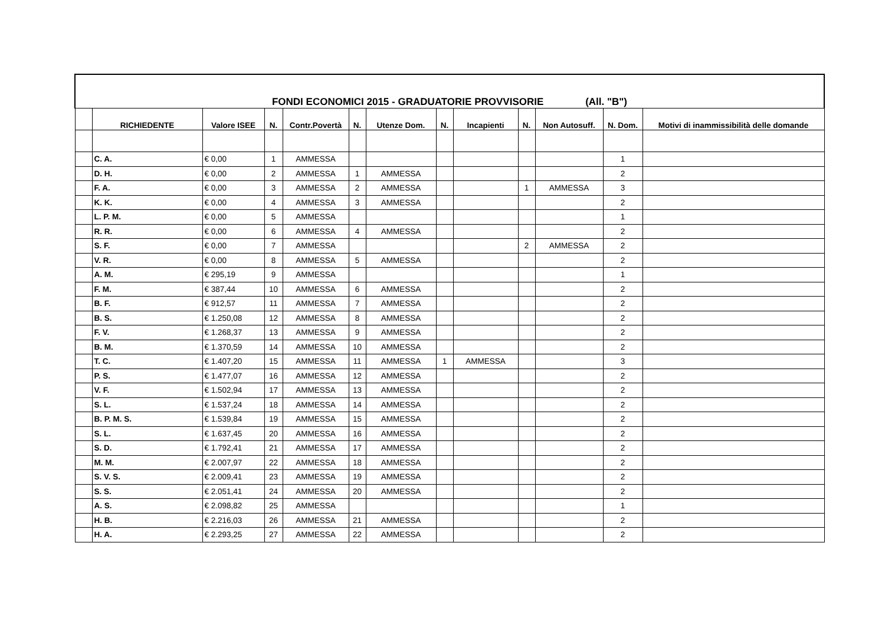| FONDI ECONOMICI 2015 - GRADUATORIE PROVVISORIE (All. "B") | | | | | | | | | | | | |
| | RICHIEDENTE | Valore ISEE | N. | Contr.Povertà | N. | Utenze Dom. | N. | Incapienti | N. | Non Autosuff. | N. Dom. | Motivi di inammissibilità delle domande |
| | C. A. | € 0,00 | 1 | AMMESSA | | | | | | | 1 | |
| | D. H. | € 0,00 | 2 | AMMESSA | 1 | AMMESSA | | | | | 2 | |
| | F. A. | € 0,00 | 3 | AMMESSA | 2 | AMMESSA | | | 1 | AMMESSA | 3 | |
| | K. K. | € 0,00 | 4 | AMMESSA | 3 | AMMESSA | | | | | 2 | |
| | L. P. M. | € 0,00 | 5 | AMMESSA | | | | | | | 1 | |
| | R. R. | € 0,00 | 6 | AMMESSA | 4 | AMMESSA | | | | | 2 | |
| | S. F. | € 0,00 | 7 | AMMESSA | | | | | 2 | AMMESSA | 2 | |
| | V. R. | € 0,00 | 8 | AMMESSA | 5 | AMMESSA | | | | | 2 | |
| | A. M. | € 295,19 | 9 | AMMESSA | | | | | | | 1 | |
| | F. M. | € 387,44 | 10 | AMMESSA | 6 | AMMESSA | | | | | 2 | |
| | B. F. | € 912,57 | 11 | AMMESSA | 7 | AMMESSA | | | | | 2 | |
| | B. S. | € 1.250,08 | 12 | AMMESSA | 8 | AMMESSA | | | | | 2 | |
| | F. V. | € 1.268,37 | 13 | AMMESSA | 9 | AMMESSA | | | | | 2 | |
| | B. M. | € 1.370,59 | 14 | AMMESSA | 10 | AMMESSA | | | | | 2 | |
| | T. C. | € 1.407,20 | 15 | AMMESSA | 11 | AMMESSA | 1 | AMMESSA | | | 3 | |
| | P. S. | € 1.477,07 | 16 | AMMESSA | 12 | AMMESSA | | | | | 2 | |
| | V. F. | € 1.502,94 | 17 | AMMESSA | 13 | AMMESSA | | | | | 2 | |
| | S. L. | € 1.537,24 | 18 | AMMESSA | 14 | AMMESSA | | | | | 2 | |
| | B. P. M. S. | € 1.539,84 | 19 | AMMESSA | 15 | AMMESSA | | | | | 2 | |
| | S. L. | € 1.637,45 | 20 | AMMESSA | 16 | AMMESSA | | | | | 2 | |
| | S. D. | € 1.792,41 | 21 | AMMESSA | 17 | AMMESSA | | | | | 2 | |
| | M. M. | € 2.007,97 | 22 | AMMESSA | 18 | AMMESSA | | | | | 2 | |
| | S. V. S. | € 2.009,41 | 23 | AMMESSA | 19 | AMMESSA | | | | | 2 | |
| | S. S. | € 2.051,41 | 24 | AMMESSA | 20 | AMMESSA | | | | | 2 | |
| | A. S. | € 2.098,82 | 25 | AMMESSA | | | | | | | 1 | |
| | H. B. | € 2.216,03 | 26 | AMMESSA | 21 | AMMESSA | | | | | 2 | |
| | H. A. | € 2.293,25 | 27 | AMMESSA | 22 | AMMESSA | | | | | 2 | |